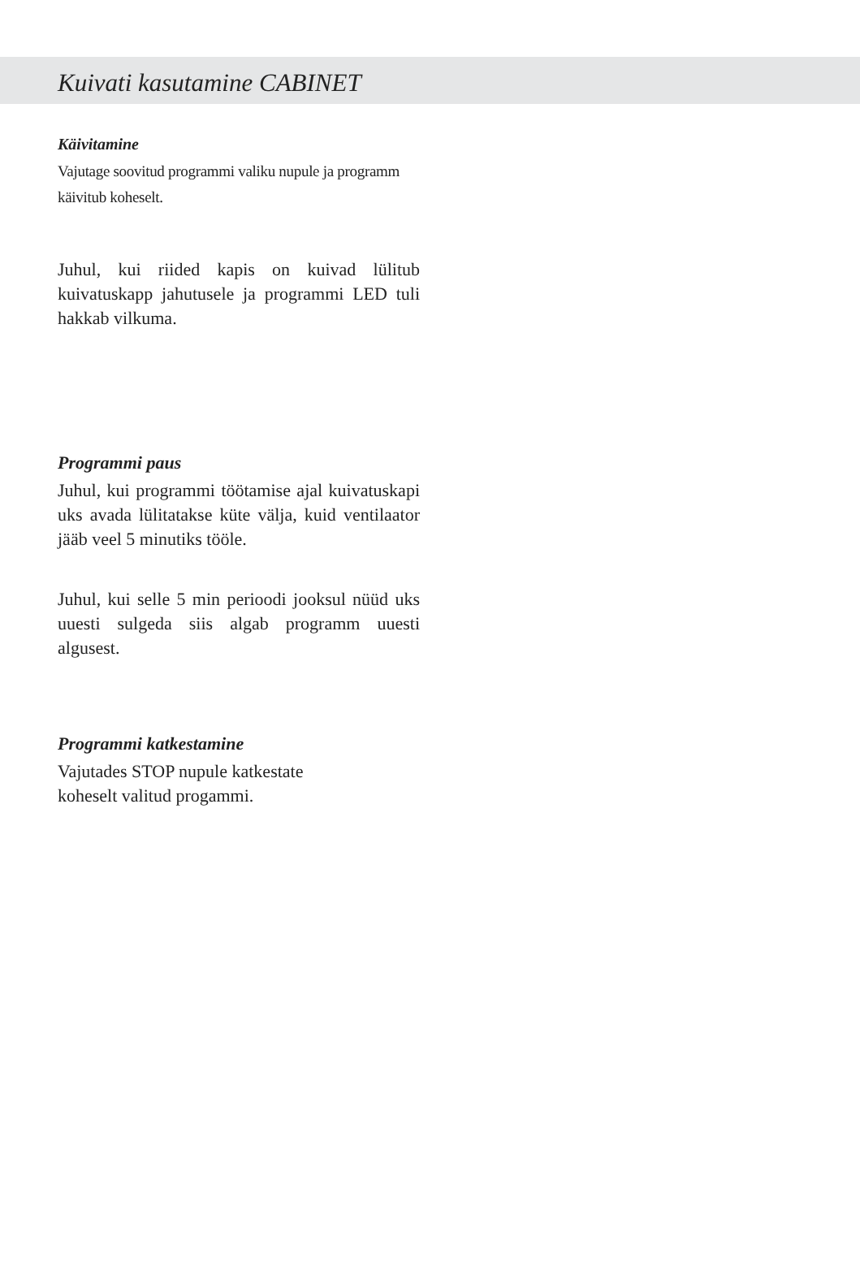Kuivati kasutamine CABINET
Käivitamine
Vajutage soovitud programmi valiku nupule ja programm käivitub koheselt.
Juhul, kui riided kapis on kuivad lülitub kuivatuskapp jahutusele ja programmi LED tuli hakkab vilkuma.
Programmi paus
Juhul, kui programmi töötamise ajal kuivatuskapi uks avada lülitatakse küte välja, kuid ventilaator jääb veel 5 minutiks tööle.
Juhul, kui selle 5 min perioodi jooksul nüüd uks uuesti sulgeda siis algab programm uuesti algusest.
Programmi katkestamine
Vajutades STOP nupule katkestate
koheselt valitud progammi.